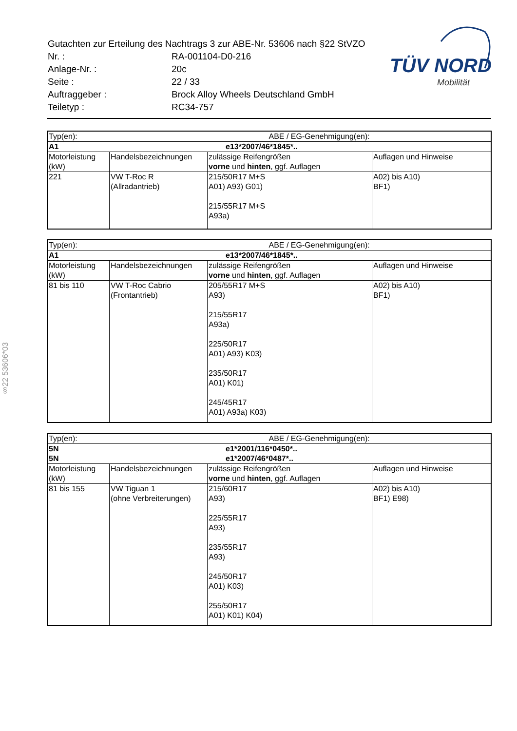| Gutachten zur Erteilung des Nachtrags 3 zur ABE-Nr. 53606 nach §22 StVZO | |
| Nr. : | RA-001104-D0-216 |
| Anlage-Nr. : | 20c |
| Seite : | 22 / 33 |
| Auftraggeber : | Brock Alloy Wheels Deutschland GmbH |
| Teiletyp : | RC34-757 |
TÜV NORD
Mobilität
§22 53606*03
| Typ(en): | | ABE / EG-Genehmigung(en): | |
| A1 | | e13*2007/46*1845*.. | |
| Motorleistung (kW) | Handelsbezeichnungen | zulässige Reifengrößen vorne und hinten , ggf. Auflagen | Auflagen und Hinweise |
| 221 | VW T-Roc R (Allradantrieb) | 215/50R17 M+S A01) A93) G01) 215/55R17 M+S A93a) | A02) bis A10) BF1) |
| Typ(en): | | ABE / EG-Genehmigung(en): | |
| A1 | | e13*2007/46*1845*.. | |
| Motorleistung (kW) | Handelsbezeichnungen | zulässige Reifengrößen vorne und hinten , ggf. Auflagen | Auflagen und Hinweise |
| 81 bis 110 | VW T-Roc Cabrio (Frontantrieb) | 205/55R17 M+S A93) 215/55R17 A93a) 225/50R17 A01) A93) K03) 235/50R17 A01) K01) 245/45R17 A01) A93a) K03) | A02) bis A10) BF1) |
| Typ(en): | | ABE / EG-Genehmigung(en): | |
| 5N | | e1*2001/116*0450*.. | |
| 5N | | e1*2007/46*0487*.. | |
| Motorleistung (kW) | Handelsbezeichnungen | zulässige Reifengrößen vorne und hinten , ggf. Auflagen | Auflagen und Hinweise |
| 81 bis 155 | VW Tiguan 1 (ohne Verbreiterungen) | 215/60R17 A93) 225/55R17 A93) 235/55R17 A93) 245/50R17 A01) K03) 255/50R17 A01) K01) K04) | A02) bis A10) BF1) E98) |